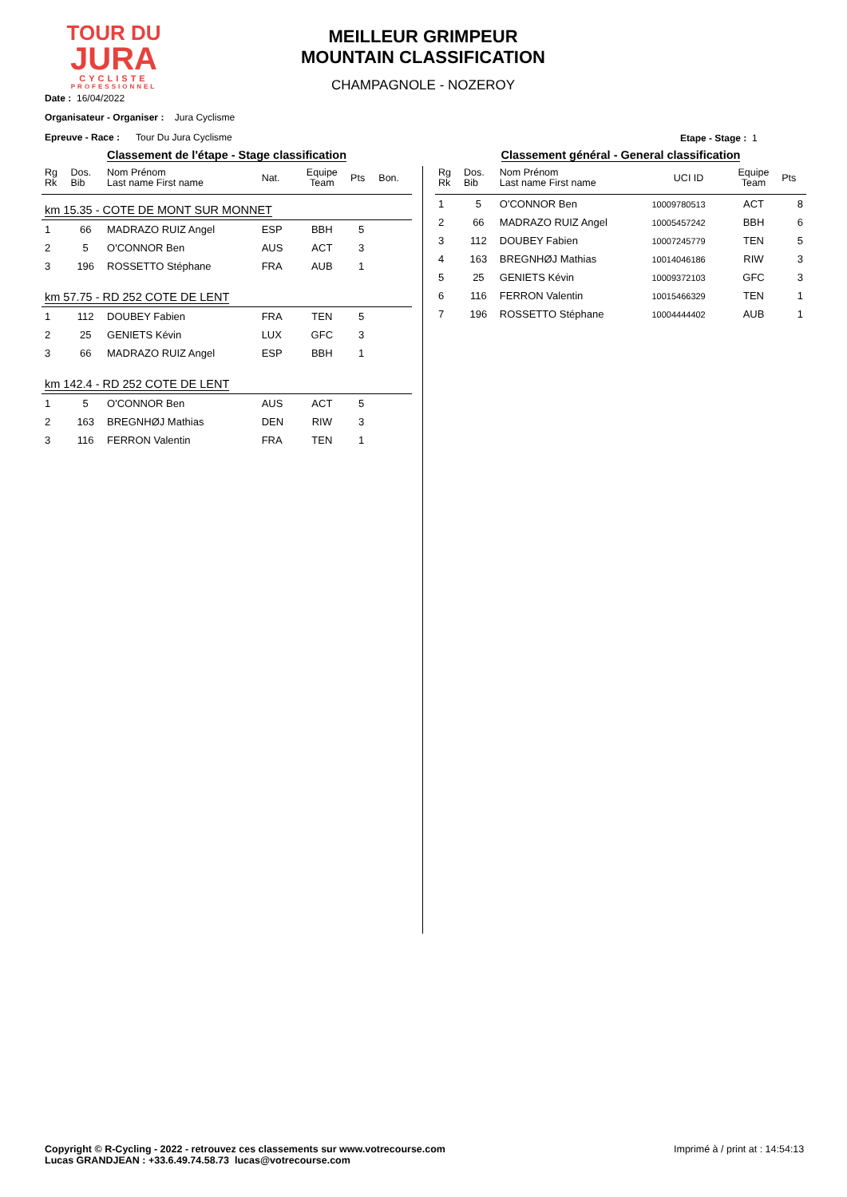TOUR DU
JURA
CYCLISTE
PROFESSIONNEL
MEILLEUR GRIMPEUR
MOUNTAIN CLASSIFICATION
CHAMPAGNOLE - NOZEROY
Date : 16/04/2022
Organisateur - Organiser : Jura Cyclisme
Epreuve - Race : Tour Du Jura Cyclisme
Etape - Stage : 1
Classement de l'étape - Stage classification
| Rg Rk | Dos. Bib | Nom Prénom Last name First name | Nat. | Equipe Team | Pts | Bon. |
| --- | --- | --- | --- | --- | --- | --- |
| km 15.35 - COTE DE MONT SUR MONNET | | | | | | |
| 1 | 66 | MADRAZO RUIZ Angel | ESP | BBH | 5 | |
| 2 | 5 | O'CONNOR Ben | AUS | ACT | 3 | |
| 3 | 196 | ROSSETTO Stéphane | FRA | AUB | 1 | |
| km 57.75 - RD 252 COTE DE LENT | | | | | | |
| 1 | 112 | DOUBEY Fabien | FRA | TEN | 5 | |
| 2 | 25 | GENIETS Kévin | LUX | GFC | 3 | |
| 3 | 66 | MADRAZO RUIZ Angel | ESP | BBH | 1 | |
| km 142.4 - RD 252 COTE DE LENT | | | | | | |
| 1 | 5 | O'CONNOR Ben | AUS | ACT | 5 | |
| 2 | 163 | BREGNHØJ Mathias | DEN | RIW | 3 | |
| 3 | 116 | FERRON Valentin | FRA | TEN | 1 | |
Classement général - General classification
| Rg Rk | Dos. Bib | Nom Prénom Last name First name | UCI ID | Equipe Team | Pts |
| --- | --- | --- | --- | --- | --- |
| 1 | 5 | O'CONNOR Ben | 10009780513 | ACT | 8 |
| 2 | 66 | MADRAZO RUIZ Angel | 10005457242 | BBH | 6 |
| 3 | 112 | DOUBEY Fabien | 10007245779 | TEN | 5 |
| 4 | 163 | BREGNHØJ Mathias | 10014046186 | RIW | 3 |
| 5 | 25 | GENIETS Kévin | 10009372103 | GFC | 3 |
| 6 | 116 | FERRON Valentin | 10015466329 | TEN | 1 |
| 7 | 196 | ROSSETTO Stéphane | 10004444402 | AUB | 1 |
Copyright © R-Cycling - 2022 - retrouvez ces classements sur www.votrecourse.com
Lucas GRANDJEAN : +33.6.49.74.58.73 lucas@votrecourse.com
Imprimé à / print at : 14:54:13